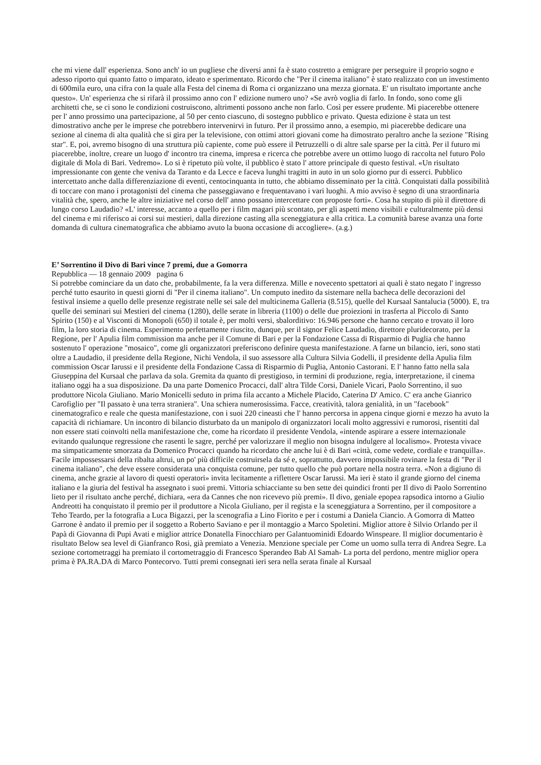che mi viene dall' esperienza. Sono anch' io un pugliese che diversi anni fa è stato costretto a emigrare per perseguire il proprio sogno e adesso riporto qui quanto fatto o imparato, ideato e sperimentato. Ricordo che "Per il cinema italiano" è stato realizzato con un investimento di 600mila euro, una cifra con la quale alla Festa del cinema di Roma ci organizzano una mezza giornata. E' un risultato importante anche questo». Un' esperienza che si rifarà il prossimo anno con l' edizione numero uno? «Se avrò voglia di farlo. In fondo, sono come gli architetti che, se ci sono le condizioni costruiscono, altrimenti possono anche non farlo. Così per essere prudente. Mi piacerebbe ottenere per l' anno prossimo una partecipazione, al 50 per cento ciascuno, di sostegno pubblico e privato. Questa edizione è stata un test dimostrativo anche per le imprese che potrebbero intervenirvi in futuro. Per il prossimo anno, a esempio, mi piacerebbe dedicare una sezione al cinema di alta qualità che si gira per la televisione, con ottimi attori giovani come ha dimostrato peraltro anche la sezione "Rising star". E, poi, avremo bisogno di una struttura più capiente, come può essere il Petruzzelli o di altre sale sparse per la città. Per il futuro mi piacerebbe, inoltre, creare un luogo d' incontro tra cinema, impresa e ricerca che potrebbe avere un ottimo luogo di raccolta nel futuro Polo digitale di Mola di Bari. Vedremo». Lo si è ripetuto più volte, il pubblico è stato l' attore principale di questo festival. «Un risultato impressionante con gente che veniva da Taranto e da Lecce e faceva lunghi tragitti in auto in un solo giorno pur di esserci. Pubblico intercettato anche dalla differenziazione di eventi, centocinquanta in tutto, che abbiamo disseminato per la città. Conquistati dalla possibilità di toccare con mano i protagonisti del cinema che passeggiavano e frequentavano i vari luoghi. A mio avviso è segno di una straordinaria vitalità che, spero, anche le altre iniziative nel corso dell' anno possano intercettare con proposte forti». Cosa ha stupito di più il direttore di lungo corso Laudadio? «L' interesse, accanto a quello per i film magari più scontato, per gli aspetti meno visibili e culturalmente più densi del cinema e mi riferisco ai corsi sui mestieri, dalla direzione casting alla sceneggiatura e alla critica. La comunità barese avanza una forte domanda di cultura cinematografica che abbiamo avuto la buona occasione di accogliere». (a.g.)
E’ Sorrentino il Divo di Bari vince 7 premi, due a Gomorra
Repubblica — 18 gennaio 2009 pagina 6
Si potrebbe cominciare da un dato che, probabilmente, fa la vera differenza. Mille e novecento spettatori ai quali è stato negato l' ingresso perché tutto esaurito in questi giorni di "Per il cinema italiano". Un computo inedito da sistemare nella bacheca delle decorazioni del festival insieme a quello delle presenze registrate nelle sei sale del multicinema Galleria (8.515), quelle del Kursaal Santalucia (5000). E, tra quelle dei seminari sui Mestieri del cinema (1280), delle serate in libreria (1100) o delle due proiezioni in trasferta al Piccolo di Santo Spirito (150) e al Visconti di Monopoli (650) il totale è, per molti versi, sbalorditivo: 16.946 persone che hanno cercato e trovato il loro film, la loro storia di cinema. Esperimento perfettamente riuscito, dunque, per il signor Felice Laudadio, direttore pluridecorato, per la Regione, per l' Apulia film commission ma anche per il Comune di Bari e per la Fondazione Cassa di Risparmio di Puglia che hanno sostenuto l' operazione "mosaico", come gli organizzatori preferiscono definire questa manifestazione. A farne un bilancio, ieri, sono stati oltre a Laudadio, il presidente della Regione, Nichi Vendola, il suo assessore alla Cultura Silvia Godelli, il presidente della Apulia film commission Oscar Iarussi e il presidente della Fondazione Cassa di Risparmio di Puglia, Antonio Castorani. E l' hanno fatto nella sala Giuseppina del Kursaal che parlava da sola. Gremita da quanto di prestigioso, in termini di produzione, regia, interpretazione, il cinema italiano oggi ha a sua disposizione. Da una parte Domenico Procacci, dall' altra Tilde Corsi, Daniele Vicari, Paolo Sorrentino, il suo produttore Nicola Giuliano. Mario Monicelli seduto in prima fila accanto a Michele Placido, Caterina D' Amico. C' era anche Gianrico Carofiglio per "Il passato è una terra straniera". Una schiera numerosissima. Facce, creatività, talora genialità, in un "facebook" cinematografico e reale che questa manifestazione, con i suoi 220 cineasti che l' hanno percorsa in appena cinque giorni e mezzo ha avuto la capacità di richiamare. Un incontro di bilancio disturbato da un manipolo di organizzatori locali molto aggressivi e rumorosi, risentiti dal non essere stati coinvolti nella manifestazione che, come ha ricordato il presidente Vendola, «intende aspirare a essere internazionale evitando qualunque regressione che rasenti le sagre, perché per valorizzare il meglio non bisogna indulgere al localismo». Protesta vivace ma simpaticamente smorzata da Domenico Procacci quando ha ricordato che anche lui è di Bari «città, come vedete, cordiale e tranquilla». Facile impossessarsi della ribalta altrui, un po' più difficile costruirsela da sé e, soprattutto, davvero impossibile rovinare la festa di "Per il cinema italiano", che deve essere considerata una conquista comune, per tutto quello che può portare nella nostra terra. «Non a digiuno di cinema, anche grazie al lavoro di questi operatori» invita lecitamente a riflettere Oscar Iarussi. Ma ieri è stato il grande giorno del cinema italiano e la giuria del festival ha assegnato i suoi premi. Vittoria schiacciante su ben sette dei quindici fronti per Il divo di Paolo Sorrentino lieto per il risultato anche perché, dichiara, «era da Cannes che non ricevevo più premi». Il divo, geniale epopea rapsodica intorno a Giulio Andreotti ha conquistato il premio per il produttore a Nicola Giuliano, per il regista e la sceneggiatura a Sorrentino, per il compositore a Teho Teardo, per la fotografia a Luca Bigazzi, per la scenografia a Lino Fiorito e per i costumi a Daniela Ciancio. A Gomorra di Matteo Garrone è andato il premio per il soggetto a Roberto Saviano e per il montaggio a Marco Spoletini. Miglior attore è Silvio Orlando per il Papà di Giovanna di Pupi Avati e miglior attrice Donatella Finocchiaro per Galantuominidi Edoardo Winspeare. Il miglior documentario è risultato Below sea level di Gianfranco Rosi, già premiato a Venezia. Menzione speciale per Come un uomo sulla terra di Andrea Segre. La sezione cortometraggi ha premiato il cortometraggio di Francesco Sperandeo Bab Al Samah- La porta del perdono, mentre miglior opera prima è PA.RA.DA di Marco Pontecorvo. Tutti premi consegnati ieri sera nella serata finale al Kursaal